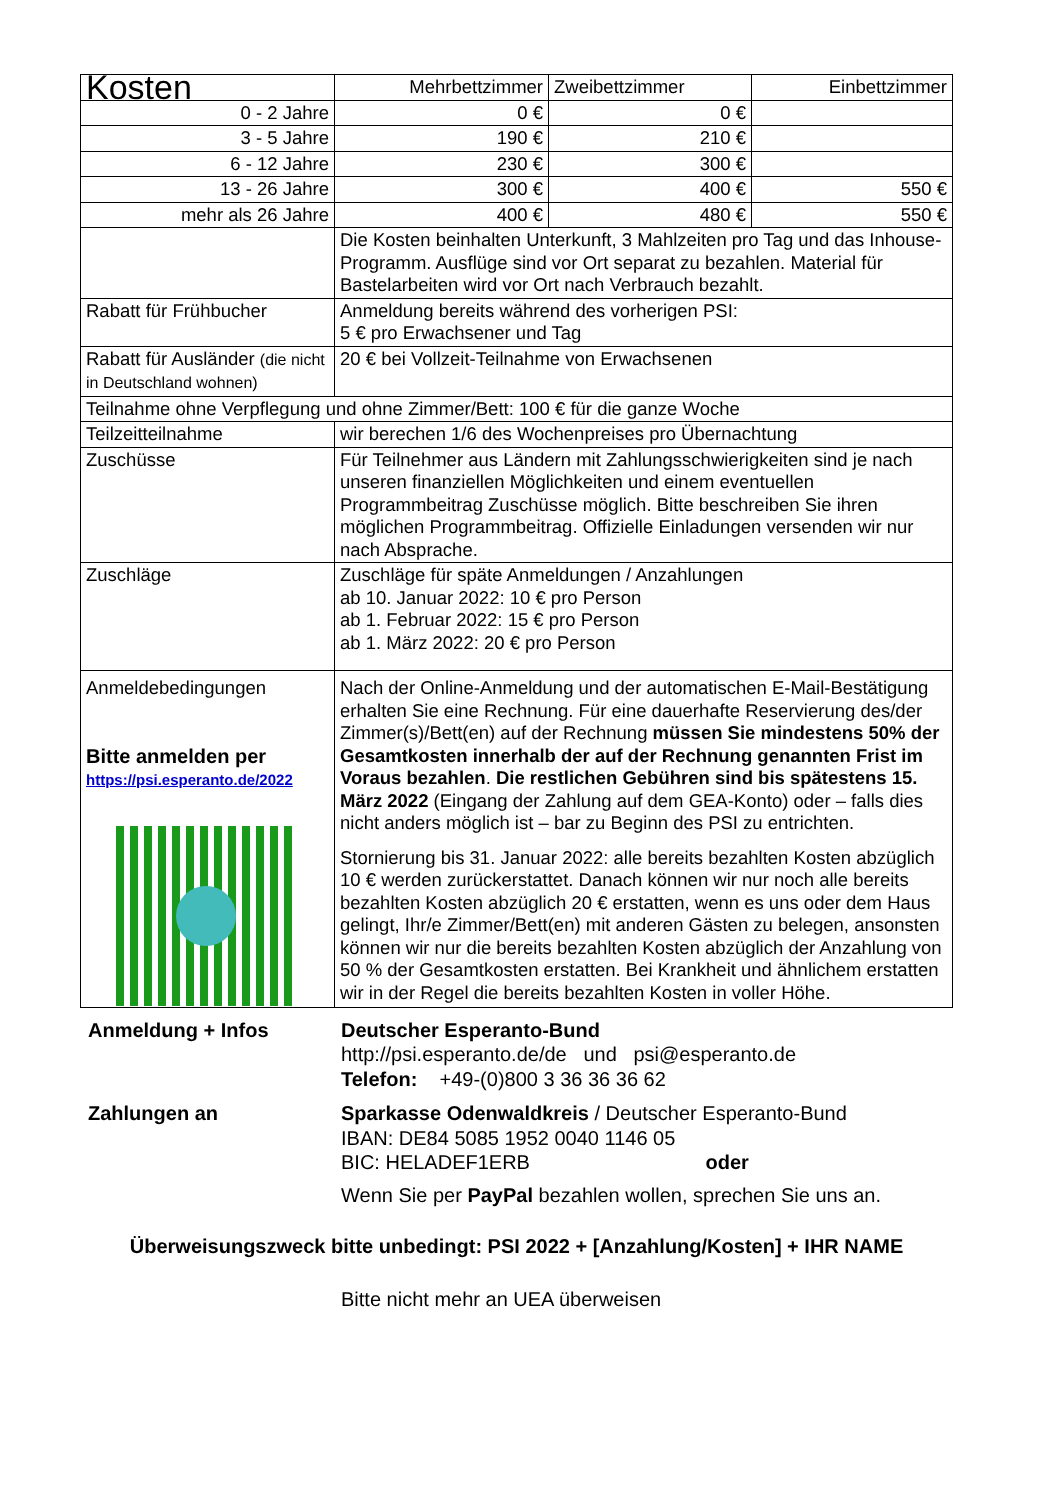| Kosten | Mehrbettzimmer | Zweibettzimmer | Einbettzimmer |
| 0 - 2 Jahre | 0 € | 0 € | |
| 3 - 5 Jahre | 190 € | 210 € | |
| 6 - 12 Jahre | 230 € | 300 € | |
| 13 - 26 Jahre | 300 € | 400 € | 550 € |
| mehr als 26 Jahre | 400 € | 480 € | 550 € |
| | Die Kosten beinhalten Unterkunft, 3 Mahlzeiten pro Tag und das Inhouse-Programm. Ausflüge sind vor Ort separat zu bezahlen. Material für Bastelarbeiten wird vor Ort nach Verbrauch bezahlt. | | |
| Rabatt für Frühbucher | Anmeldung bereits während des vorherigen PSI: 5 € pro Erwachsener und Tag | | |
| Rabatt für Ausländer (die nicht in Deutschland wohnen) | 20 € bei Vollzeit-Teilnahme von Erwachsenen | | |
| Teilnahme ohne Verpflegung und ohne Zimmer/Bett: 100 € für die ganze Woche | | | |
| Teilzeitteilnahme | wir berechen 1/6 des Wochenpreises pro Übernachtung | | |
| Zuschüsse | Für Teilnehmer aus Ländern mit Zahlungsschwierigkeiten sind je nach unseren finanziellen Möglichkeiten und einem eventuellen Programmbeitrag Zuschüsse möglich. Bitte beschreiben Sie ihren möglichen Programmbeitrag. Offizielle Einladungen versenden wir nur nach Absprache. | | |
| Zuschläge | Zuschläge für späte Anmeldungen / Anzahlungen ab 10. Januar 2022: 10 € pro Person ab 1. Februar 2022: 15 € pro Person ab 1. März 2022: 20 € pro Person | | |
| Anmeldebedingungen Bitte anmelden per https://psi.esperanto.de/2022 | Nach der Online-Anmeldung und der automatischen E-Mail-Bestätigung erhalten Sie eine Rechnung. Für eine dauerhafte Reservierung des/der Zimmer(s)/Bett(en) auf der Rechnung müssen Sie mindestens 50% der Gesamtkosten innerhalb der auf der Rechnung genannten Frist im Voraus bezahlen . Die restlichen Gebühren sind bis spätestens 15. März 2022 (Eingang der Zahlung auf dem GEA-Konto) oder – falls dies nicht anders möglich ist – bar zu Beginn des PSI zu entrichten. Stornierung bis 31. Januar 2022: alle bereits bezahlten Kosten abzüglich 10 € werden zurückerstattet. Danach können wir nur noch alle bereits bezahlten Kosten abzüglich 20 € erstatten, wenn es uns oder dem Haus gelingt, Ihr/e Zimmer/Bett(en) mit anderen Gästen zu belegen, ansonsten können wir nur die bereits bezahlten Kosten abzüglich der Anzahlung von 50 % der Gesamtkosten erstatten. Bei Krankheit und ähnlichem erstatten wir in der Regel die bereits bezahlten Kosten in voller Höhe. | | |
Anmeldung + Infos
Deutscher Esperanto-Bund
http://psi.esperanto.de/de und psi@esperanto.de
Telefon: +49-(0)800 3 36 36 36 62
Zahlungen an
Sparkasse Odenwaldkreis / Deutscher Esperanto-Bund
IBAN: DE84 5085 1952 0040 1146 05
BIC: HELADEF1ERB oder
Wenn Sie per PayPal bezahlen wollen, sprechen Sie uns an.
Überweisungszweck bitte unbedingt: PSI 2022 + [Anzahlung/Kosten] + IHR NAME
Bitte nicht mehr an UEA überweisen